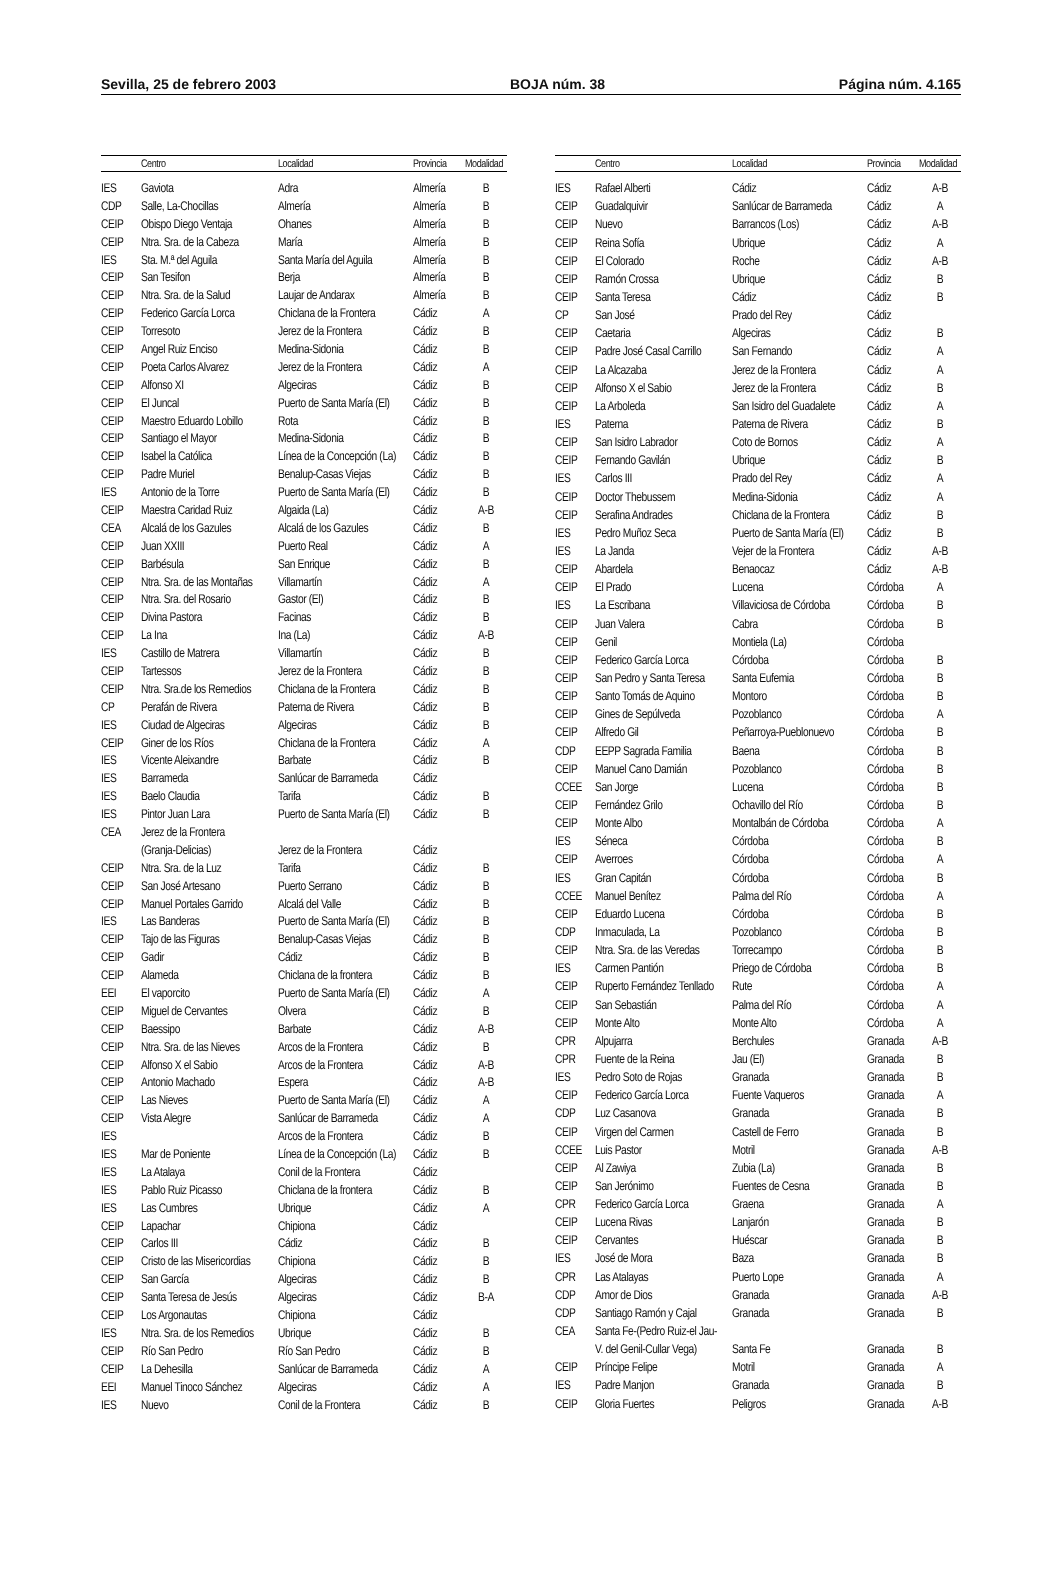Sevilla, 25 de febrero 2003 BOJA núm. 38 Página núm. 4.165
| | Centro | Localidad | Provincia | Modalidad |
| --- | --- | --- | --- | --- |
| IES | Gaviota | Adra | Almería | B |
| CDP | Salle, La-Chocillas | Almería | Almería | B |
| CEIP | Obispo Diego Ventaja | Ohanes | Almería | B |
| CEIP | Ntra. Sra. de la Cabeza | María | Almería | B |
| IES | Sta. M.ª del Aguila | Santa María del Aguila | Almería | B |
| CEIP | San Tesifon | Berja | Almería | B |
| CEIP | Ntra. Sra. de la Salud | Laujar de Andarax | Almería | B |
| CEIP | Federico García Lorca | Chiclana de la Frontera | Cádiz | A |
| CEIP | Torresoto | Jerez de la Frontera | Cádiz | B |
| CEIP | Angel Ruiz Enciso | Medina-Sidonia | Cádiz | B |
| CEIP | Poeta Carlos Alvarez | Jerez de la Frontera | Cádiz | A |
| CEIP | Alfonso XI | Algeciras | Cádiz | B |
| CEIP | El Juncal | Puerto de Santa María (El) | Cádiz | B |
| CEIP | Maestro Eduardo Lobillo | Rota | Cádiz | B |
| CEIP | Santiago el Mayor | Medina-Sidonia | Cádiz | B |
| CEIP | Isabel la Católica | Línea de la Concepción (La) | Cádiz | B |
| CEIP | Padre Muriel | Benalup-Casas Viejas | Cádiz | B |
| IES | Antonio de la Torre | Puerto de Santa María (El) | Cádiz | B |
| CEIP | Maestra Caridad Ruiz | Algaida (La) | Cádiz | A-B |
| CEA | Alcalá de los Gazules | Alcalá de los Gazules | Cádiz | B |
| CEIP | Juan XXIII | Puerto Real | Cádiz | A |
| CEIP | Barbésula | San Enrique | Cádiz | B |
| CEIP | Ntra. Sra. de las Montañas | Villamartín | Cádiz | A |
| CEIP | Ntra. Sra. del Rosario | Gastor (El) | Cádiz | B |
| CEIP | Divina Pastora | Facinas | Cádiz | B |
| CEIP | La Ina | Ina (La) | Cádiz | A-B |
| IES | Castillo de Matrera | Villamartín | Cádiz | B |
| CEIP | Tartessos | Jerez de la Frontera | Cádiz | B |
| CEIP | Ntra. Sra.de los Remedios | Chiclana de la Frontera | Cádiz | B |
| CP | Perafán de Rivera | Paterna de Rivera | Cádiz | B |
| IES | Ciudad de Algeciras | Algeciras | Cádiz | B |
| CEIP | Giner de los Ríos | Chiclana de la Frontera | Cádiz | A |
| IES | Vicente Aleixandre | Barbate | Cádiz | B |
| IES | Barrameda | Sanlúcar de Barrameda | Cádiz | |
| IES | Baelo Claudia | Tarifa | Cádiz | B |
| IES | Pintor Juan Lara | Puerto de Santa María (El) | Cádiz | B |
| CEA | Jerez de la Frontera | | | |
| | (Granja-Delicias) | Jerez de la Frontera | Cádiz | |
| CEIP | Ntra. Sra. de la Luz | Tarifa | Cádiz | B |
| CEIP | San José Artesano | Puerto Serrano | Cádiz | B |
| CEIP | Manuel Portales Garrido | Alcalá del Valle | Cádiz | B |
| IES | Las Banderas | Puerto de Santa María (El) | Cádiz | B |
| CEIP | Tajo de las Figuras | Benalup-Casas Viejas | Cádiz | B |
| CEIP | Gadir | Cádiz | Cádiz | B |
| CEIP | Alameda | Chiclana de la frontera | Cádiz | B |
| EEI | El vaporcito | Puerto de Santa María (El) | Cádiz | A |
| CEIP | Miguel de Cervantes | Olvera | Cádiz | B |
| CEIP | Baessipo | Barbate | Cádiz | A-B |
| CEIP | Ntra. Sra. de las Nieves | Arcos de la Frontera | Cádiz | B |
| CEIP | Alfonso X el Sabio | Arcos de la Frontera | Cádiz | A-B |
| CEIP | Antonio Machado | Espera | Cádiz | A-B |
| CEIP | Las Nieves | Puerto de Santa María (El) | Cádiz | A |
| CEIP | Vista Alegre | Sanlúcar de Barrameda | Cádiz | A |
| IES | | Arcos de la Frontera | Cádiz | B |
| IES | Mar de Poniente | Línea de la Concepción (La) | Cádiz | B |
| IES | La Atalaya | Conil de la Frontera | Cádiz | |
| IES | Pablo Ruiz Picasso | Chiclana de la frontera | Cádiz | B |
| IES | Las Cumbres | Ubrique | Cádiz | A |
| CEIP | Lapachar | Chipiona | Cádiz | |
| CEIP | Carlos III | Cádiz | Cádiz | B |
| CEIP | Cristo de las Misericordias | Chipiona | Cádiz | B |
| CEIP | San García | Algeciras | Cádiz | B |
| CEIP | Santa Teresa de Jesús | Algeciras | Cádiz | B-A |
| CEIP | Los Argonautas | Chipiona | Cádiz | |
| IES | Ntra. Sra. de los Remedios | Ubrique | Cádiz | B |
| CEIP | Río San Pedro | Río San Pedro | Cádiz | B |
| CEIP | La Dehesilla | Sanlúcar de Barrameda | Cádiz | A |
| EEI | Manuel Tinoco Sánchez | Algeciras | Cádiz | A |
| IES | Nuevo | Conil de la Frontera | Cádiz | B |
| | Centro | Localidad | Provincia | Modalidad |
| --- | --- | --- | --- | --- |
| IES | Rafael Alberti | Cádiz | Cádiz | A-B |
| CEIP | Guadalquivir | Sanlúcar de Barrameda | Cádiz | A |
| CEIP | Nuevo | Barrancos (Los) | Cádiz | A-B |
| CEIP | Reina Sofía | Ubrique | Cádiz | A |
| CEIP | El Colorado | Roche | Cádiz | A-B |
| CEIP | Ramón Crossa | Ubrique | Cádiz | B |
| CEIP | Santa Teresa | Cádiz | Cádiz | B |
| CP | San José | Prado del Rey | Cádiz | |
| CEIP | Caetaria | Algeciras | Cádiz | B |
| CEIP | Padre José Casal Carrillo | San Fernando | Cádiz | A |
| CEIP | La Alcazaba | Jerez de la Frontera | Cádiz | A |
| CEIP | Alfonso X el Sabio | Jerez de la Frontera | Cádiz | B |
| CEIP | La Arboleda | San Isidro del Guadalete | Cádiz | A |
| IES | Paterna | Paterna de Rivera | Cádiz | B |
| CEIP | San Isidro Labrador | Coto de Bornos | Cádiz | A |
| CEIP | Fernando Gavilán | Ubrique | Cádiz | B |
| IES | Carlos III | Prado del Rey | Cádiz | A |
| CEIP | Doctor Thebussem | Medina-Sidonia | Cádiz | A |
| CEIP | Serafina Andrades | Chiclana de la Frontera | Cádiz | B |
| IES | Pedro Muñoz Seca | Puerto de Santa María (El) | Cádiz | B |
| IES | La Janda | Vejer de la Frontera | Cádiz | A-B |
| CEIP | Abardela | Benaocaz | Cádiz | A-B |
| CEIP | El Prado | Lucena | Córdoba | A |
| IES | La Escribana | Villaviciosa de Córdoba | Córdoba | B |
| CEIP | Juan Valera | Cabra | Córdoba | B |
| CEIP | Genil | Montiela (La) | Córdoba | |
| CEIP | Federico García Lorca | Córdoba | Córdoba | B |
| CEIP | San Pedro y Santa Teresa | Santa Eufemia | Córdoba | B |
| CEIP | Santo Tomás de Aquino | Montoro | Córdoba | B |
| CEIP | Gines de Sepúlveda | Pozoblanco | Córdoba | A |
| CEIP | Alfredo Gil | Peñarroya-Pueblonuevo | Córdoba | B |
| CDP | EEPP Sagrada Familia | Baena | Córdoba | B |
| CEIP | Manuel Cano Damián | Pozoblanco | Córdoba | B |
| CCEE | San Jorge | Lucena | Córdoba | B |
| CEIP | Fernández Grilo | Ochavillo del Río | Córdoba | B |
| CEIP | Monte Albo | Montalbán de Córdoba | Córdoba | A |
| IES | Séneca | Córdoba | Córdoba | B |
| CEIP | Averroes | Córdoba | Córdoba | A |
| IES | Gran Capitán | Córdoba | Córdoba | B |
| CCEE | Manuel Benítez | Palma del Río | Córdoba | A |
| CEIP | Eduardo Lucena | Córdoba | Córdoba | B |
| CDP | Inmaculada, La | Pozoblanco | Córdoba | B |
| CEIP | Ntra. Sra. de las Veredas | Torrecampo | Córdoba | B |
| IES | Carmen Pantión | Priego de Córdoba | Córdoba | B |
| CEIP | Ruperto Fernández Tenllado | Rute | Córdoba | A |
| CEIP | San Sebastián | Palma del Río | Córdoba | A |
| CEIP | Monte Alto | Monte Alto | Córdoba | A |
| CPR | Alpujarra | Berchules | Granada | A-B |
| CPR | Fuente de la Reina | Jau (El) | Granada | B |
| IES | Pedro Soto de Rojas | Granada | Granada | B |
| CEIP | Federico García Lorca | Fuente Vaqueros | Granada | A |
| CDP | Luz Casanova | Granada | Granada | B |
| CEIP | Virgen del Carmen | Castell de Ferro | Granada | B |
| CCEE | Luis Pastor | Motril | Granada | A-B |
| CEIP | Al Zawiya | Zubia (La) | Granada | B |
| CEIP | San Jerónimo | Fuentes de Cesna | Granada | B |
| CPR | Federico García Lorca | Graena | Granada | A |
| CEIP | Lucena Rivas | Lanjarón | Granada | B |
| CEIP | Cervantes | Huéscar | Granada | B |
| IES | José de Mora | Baza | Granada | B |
| CPR | Las Atalayas | Puerto Lope | Granada | A |
| CDP | Amor de Dios | Granada | Granada | A-B |
| CDP | Santiago Ramón y Cajal | Granada | Granada | B |
| CEA | Santa Fe-(Pedro Ruiz-el Jau- | | | |
| | V. del Genil-Cullar Vega) | Santa Fe | Granada | B |
| CEIP | Príncipe Felipe | Motril | Granada | A |
| IES | Padre Manjon | Granada | Granada | B |
| CEIP | Gloria Fuertes | Peligros | Granada | A-B |